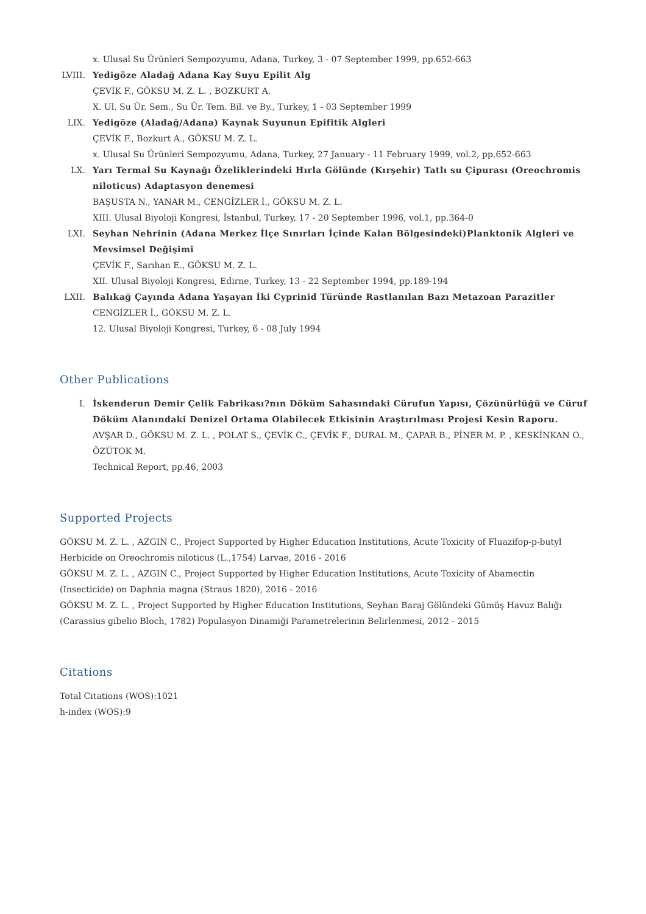x. Ulusal Su Ürünleri Sempozyumu, Adana, Turkey, 3 - 07 September 1999, pp.652-663
LVIII.
Yedigöze Aladağ Adana Kay Suyu Epilit Alg
ÇEVİK F., GÖKSU M. Z. L. , BOZKURT A.
X. Ul. Su Ür. Sem., Su Ür. Tem. Bil. ve By., Turkey, 1 - 03 September 1999
LIX. Yedigöze (Aladağ/Adana) Kaynak Suyunun Epifitik Algleri
ÇEVİK F., Bozkurt A., GÖKSU M. Z. L.
x. Ulusal Su Ürünleri Sempozyumu, Adana, Turkey, 27 January - 11 February 1999, vol.2, pp.652-663
LX. Yarı Termal Su Kaynağı Özeliklerindeki Hırla Gölünde (Kırşehir) Tatlı su Çipurası (Oreochromis niloticus) Adaptasyon denemesi
BAŞUSTA N., YANAR M., CENGİZLER İ., GÖKSU M. Z. L.
XIII. Ulusal Biyoloji Kongresi, İstanbul, Turkey, 17 - 20 September 1996, vol.1, pp.364-0
LXI. Seyhan Nehrinin (Adana Merkez İlçe Sınırları İçinde Kalan Bölgesindeki)Planktonik Algleri ve Mevsimsel Değişimi
ÇEVİK F., Sarıhan E., GÖKSU M. Z. L.
XII. Ulusal Biyoloji Kongresi, Edirne, Turkey, 13 - 22 September 1994, pp.189-194
LXII. Balıkağ Çayında Adana Yaşayan İki Cyprinid Türünde Rastlanılan Bazı Metazoan Parazitler
CENGİZLER İ., GÖKSU M. Z. L.
12. Ulusal Biyoloji Kongresi, Turkey, 6 - 08 July 1994
Other Publications
I. İskenderun Demir Çelik Fabrikası?nın Döküm Sahasındaki Cürufun Yapısı, Çözünürlüğü ve Cüruf Döküm Alanındaki Denizel Ortama Olabilecek Etkisinin Araştırılması Projesi Kesin Raporu.
AVŞAR D., GÖKSU M. Z. L. , POLAT S., ÇEVİK C., ÇEVİK F., DURAL M., ÇAPAR B., PİNER M. P. , KESKİNKAN O., ÖZÜTOK M.
Technical Report, pp.46, 2003
Supported Projects
GÖKSU M. Z. L. , AZGIN C., Project Supported by Higher Education Institutions, Acute Toxicity of Fluazifop-p-butyl Herbicide on Oreochromis niloticus (L.,1754) Larvae, 2016 - 2016
GÖKSU M. Z. L. , AZGIN C., Project Supported by Higher Education Institutions, Acute Toxicity of Abamectin (Insecticide) on Daphnia magna (Straus 1820), 2016 - 2016
GÖKSU M. Z. L. , Project Supported by Higher Education Institutions, Seyhan Baraj Gölündeki Gümüş Havuz Balığı (Carassius gibelio Bloch, 1782) Populasyon Dinamiği Parametrelerinin Belirlenmesi, 2012 - 2015
Citations
Total Citations (WOS):1021
h-index (WOS):9